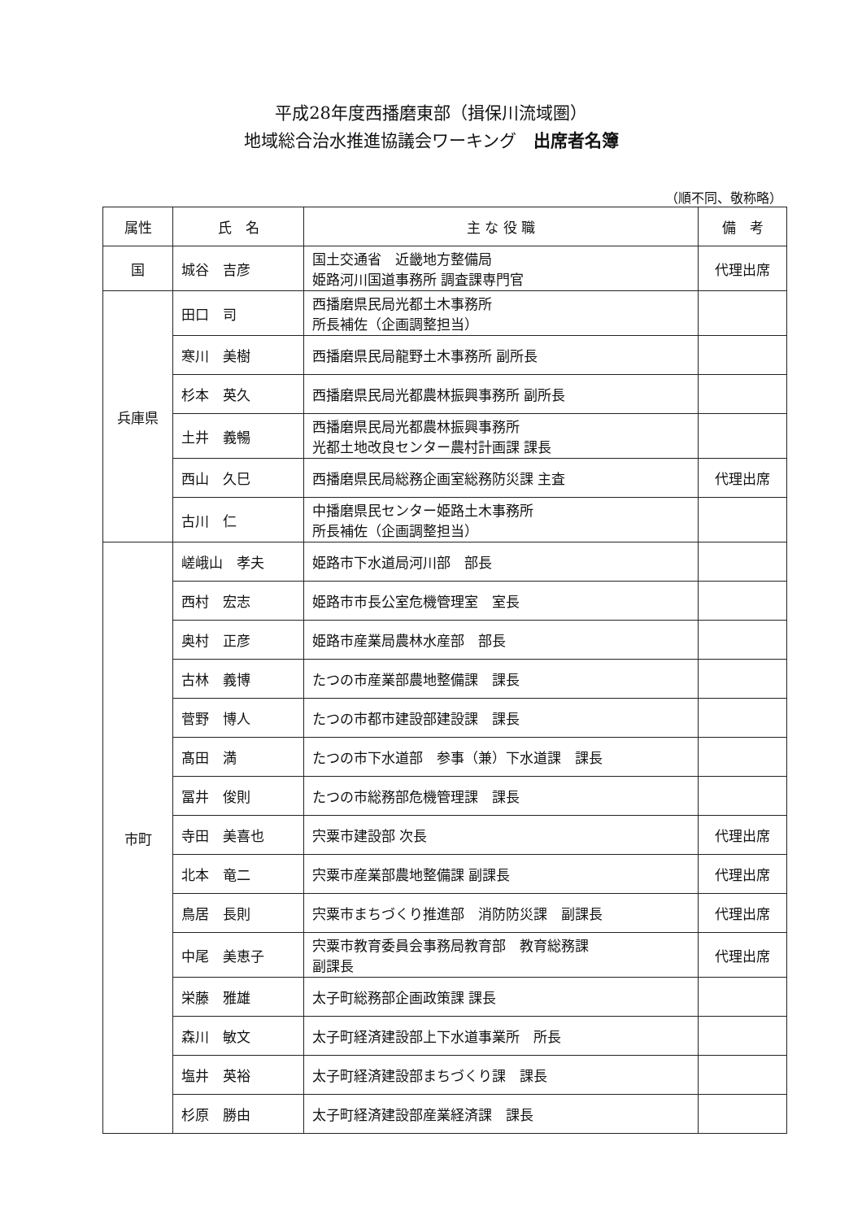平成28年度西播磨東部（揖保川流域圏）
地域総合治水推進協議会ワーキング　出席者名簿
（順不同、敬称略）
| 属性 | 氏 名 | 主 な 役 職 | 備 考 |
| --- | --- | --- | --- |
| 国 | 城谷 吉彦 | 国土交通省 近畿地方整備局 姫路河川国道事務所 調査課専門官 | 代理出席 |
| 兵庫県 | 田口 司 | 西播磨県民局光都土木事務所 所長補佐（企画調整担当） | |
| | 寒川 美樹 | 西播磨県民局龍野土木事務所 副所長 | |
| | 杉本 英久 | 西播磨県民局光都農林振興事務所 副所長 | |
| | 土井 義暢 | 西播磨県民局光都農林振興事務所 光都土地改良センター農村計画課 課長 | |
| | 西山 久巳 | 西播磨県民局総務企画室総務防災課 主査 | 代理出席 |
| | 古川 仁 | 中播磨県民センター姫路土木事務所 所長補佐（企画調整担当） | |
| 市町 | 嵯峨山 孝夫 | 姫路市下水道局河川部 部長 | |
| | 西村 宏志 | 姫路市市長公室危機管理室 室長 | |
| | 奥村 正彦 | 姫路市産業局農林水産部 部長 | |
| | 古林 義博 | たつの市産業部農地整備課 課長 | |
| | 菅野 博人 | たつの市都市建設部建設課 課長 | |
| | 髙田 満 | たつの市下水道部 参事（兼）下水道課 課長 | |
| | 冨井 俊則 | たつの市総務部危機管理課 課長 | |
| | 寺田 美喜也 | 宍粟市建設部 次長 | 代理出席 |
| | 北本 竜二 | 宍粟市産業部農地整備課 副課長 | 代理出席 |
| | 鳥居 長則 | 宍粟市まちづくり推進部 消防防災課 副課長 | 代理出席 |
| | 中尾 美恵子 | 宍粟市教育委員会事務局教育部 教育総務課 副課長 | 代理出席 |
| | 栄藤 雅雄 | 太子町総務部企画政策課 課長 | |
| | 森川 敏文 | 太子町経済建設部上下水道事業所 所長 | |
| | 塩井 英裕 | 太子町経済建設部まちづくり課 課長 | |
| | 杉原 勝由 | 太子町経済建設部産業経済課 課長 | |